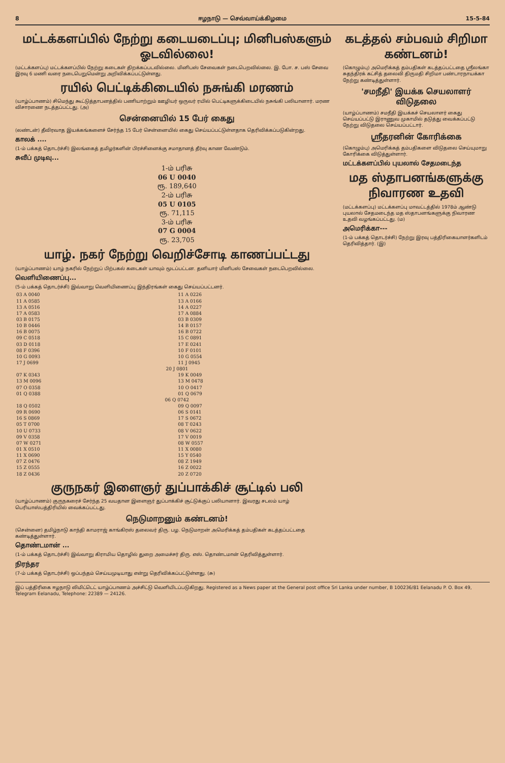8 ஈழநாடு — செவ்வாய்க்கிழமை 15-5-84
மட்டக்களப்பில் நேற்று கடையடைப்பு; மினிபஸ்களும் ஓடவில்லை!
(மட்டக்களப்பு) மட்டக்களப்பில் நேற்று கடைகள் திறக்கப்படவில்லை. மினிபஸ் சேவைகள் நடைபெறவில்லை. இ. போ. ச. பஸ் சேவை இரவு 6 மணி வரை நடைபெறுமென்று அறிவிக்கப்பட்டுள்ளது.
ரயில் பெட்டிக்கிடையில் நசுங்கி மரணம்
(யாழ்ப்பாணம்) சிமெந்து கூட்டுத்தாபனத்தில் பணியாற்றும் ஊழியர் ஒருவர் ரயில் பெட்டிகளுக்கிடையில் நசுங்கி பலியானார். மரண விசாரணை நடத்தப்பட்டது. (அ)
சென்னையில் 15 பேர் கைது
(லண்டன்) தீவிரவாத இயக்கங்களைச் சேர்ந்த 15 பேர் சென்னையில் கைது செய்யப்பட்டுள்ளதாக தெரிவிக்கப்படுகின்றது.
காலக் ....
(1-ம் பக்கத் தொடர்ச்சி) இலங்கைத் தமிழர்களின் பிரச்சினைக்கு சமாதானத் தீர்வு காண வேண்டும்.
சுவீப் முடிவு...
1-ம் பரிசு
06 U 0040
ரூ. 189,640
2-ம் பரிசு
05 U 0105
ரூ. 71,115
3-ம் பரிசு
07 G 0004
ரூ. 23,705
யாழ். நகர் நேற்று வெறிச்சோடி காணப்பட்டது
(யாழ்ப்பாணம்) யாழ் நகரில் நேற்றுப் பிற்பகல் கடைகள் யாவும் மூடப்பட்டன. தனியார் மினிபஸ் சேவைகள் நடைபெறவில்லை.
வெளியிணைப்பு...
(5-ம் பக்கத் தொடர்ச்சி) இவ்வாறு வெளியிணைப்பு இந்திரங்கள் கைது செய்யப்பட்டனர்.
| 03 A 0040 | 11 A 0226 |
| 11 A 0585 | 13 A 0166 |
| 13 A 0516 | 14 A 0227 |
| 17 A 0583 | 17 A 0884 |
| 03 B 0175 | 03 B 0309 |
| 10 B 0446 | 14 B 0157 |
| 16 B 0075 | 16 B 0722 |
| 09 C 0518 | 15 C 0891 |
| 03 D 0118 | 17 E 0241 |
| 08 F 0396 | 10 F 0101 |
| 10 G 0093 | 10 G 0554 |
| 17 J 0699 | 11 J 0945 |
| 20 J 0801 | |
| 07 K 0343 | 19 K 0049 |
| 13 M 0096 | 13 M 0478 |
| 07 O 0358 | 10 O 0417 |
| 01 Q 0388 | 01 Q 0679 |
| 06 Q 0742 | |
| 18 Q 0502 | 09 Q 0097 |
| 09 R 0690 | 06 S 0141 |
| 16 S 0869 | 17 S 0672 |
| 05 T 0700 | 08 T 0243 |
| 10 U 0733 | 08 V 0622 |
| 09 V 0358 | 17 V 0019 |
| 07 W 0271 | 08 W 0557 |
| 01 X 0510 | 11 X 0080 |
| 11 X 0690 | 15 Y 0540 |
| 07 Z 0476 | 08 Z 1949 |
| 15 Z 0555 | 16 Z 0022 |
| 18 Z 0436 | 20 Z 0720 |
குருநகர் இளைஞர் துப்பாக்கிச் சூட்டில் பலி
(யாழ்ப்பாணம்) குருநகரைச் சேர்ந்த 25 வயதான இளைஞர் துப்பாக்கிச் சூட்டுக்குப் பலியானார். இவரது சடலம் யாழ் பெரியாஸ்பத்திரியில் வைக்கப்பட்டது.
நெடுமாறனும் கண்டனம்!
(சென்னை) தமிழ்நாடு காந்தி காமராஜ் காங்கிரஸ் தலைவர் திரு. பழ. நெடுமாறன் அமெரிக்கத் தம்பதிகள் கடத்தப்பட்டதை கண்டித்துள்ளார்.
தொண்டமான் ...
(1-ம் பக்கத் தொடர்ச்சி) இவ்வாறு கிராமிய தொழில் துறை அமைச்சர் திரு. எஸ். தொண்டமான் தெரிவித்துள்ளார்.
நிரந்தர
(7-ம் பக்கத் தொடர்ச்சி) ஒப்பந்தம் செய்யமுடியாது என்று தெரிவிக்கப்பட்டுள்ளது. (சு)
கடத்தல் சம்பவம் சிறிமா கண்டனம்!
(கொழும்பு) அமெரிக்கத் தம்பதிகள் கடத்தப்பட்டதை ஸ்ரீலங்கா சுதந்திரக் கட்சித் தலைவி திருமதி சிறிமா பண்டாரநாயக்கா நேற்று கண்டித்துள்ளார்.
'சமநீதி' இயக்க செயலாளர் விடுதலை
(யாழ்ப்பாணம்) சமநீதி இயக்கச் செயலாளர் கைது செய்யப்பட்டு இராணுவ முகாமில் தடுத்து வைக்கப்பட்டு நேற்று விடுதலை செய்யப்பட்டார்.
ஸ்ரீதரனின் கோரிக்கை
(கொழும்பு) அமெரிக்கத் தம்பதிகளை விடுதலை செய்யுமாறு கோரிக்கை விடுத்துள்ளார்.
மட்டக்களப்பில் புயலால் சேதமடைந்த
மத ஸ்தாபனங்களுக்கு நிவாரண உதவி
(மட்டக்களப்பு) மட்டக்களப்பு மாவட்டத்தில் 1978ம் ஆண்டு புயலால் சேதமடைந்த மத ஸ்தாபனங்களுக்கு நிவாரண உதவி வழங்கப்பட்டது. (ம)
அமெரிக்கா---
(1-ம் பக்கத் தொடர்ச்சி) நேற்று இரவு பத்திரிகையாளர்களிடம் தெரிவித்தார். (இ)
இப் பத்திரிகை ஈழநாடு லிமிட்டெட் யாழ்ப்பாணம் அச்சிட்டு வெளியிடப்படுகிறது. Registered as a News paper at the General post office Sri Lanka under number, B 100236/81 Eelanadu P. O. Box 49, Telegram Eelanadu, Telephone: 22389 — 24126.